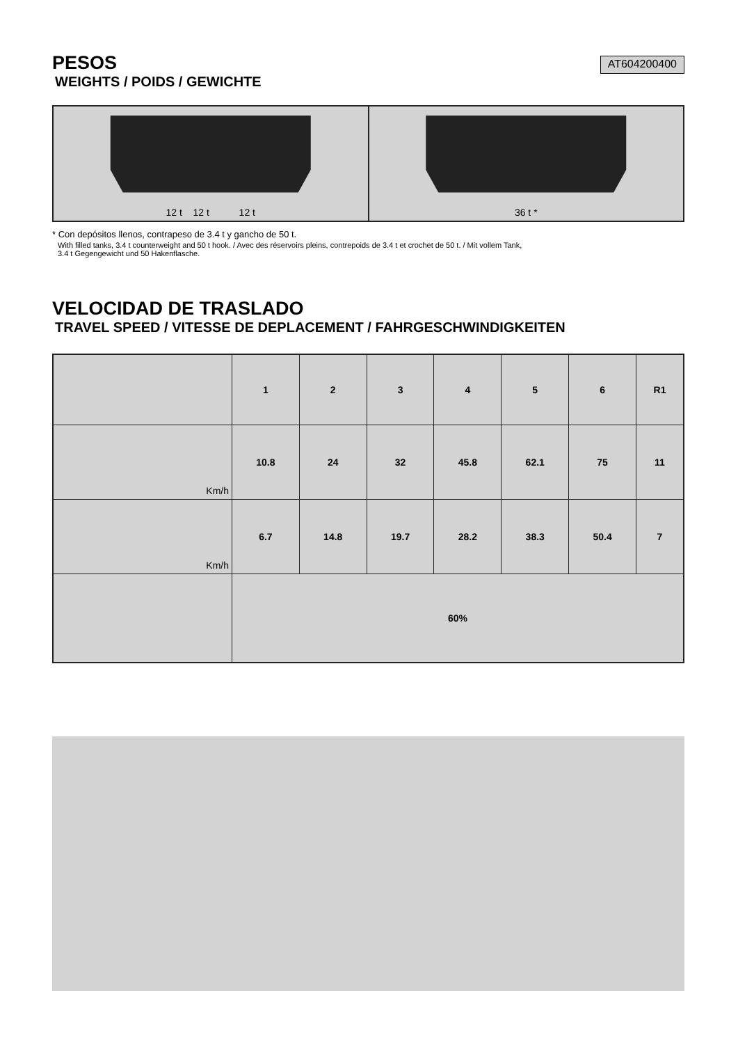PESOS
WEIGHTS / POIDS / GEWICHTE
AT604200400
12 t 12 t 12 t 36 t *
* Con depósitos llenos, contrapeso de 3.4 t y gancho de 50 t.
With filled tanks, 3.4 t counterweight and 50 t hook. / Avec des réservoirs pleins, contrepoids de 3.4 t et crochet de 50 t. / Mit vollem Tank,
3.4 t Gegengewicht und 50 Hakenflasche.
VELOCIDAD DE TRASLADO
TRAVEL SPEED / VITESSE DE DEPLACEMENT / FAHRGESCHWINDIGKEITEN
| | 1 | 2 | 3 | 4 | 5 | 6 | R1 |
| --- | --- | --- | --- | --- | --- | --- | --- |
| Km/h | 10.8 | 24 | 32 | 45.8 | 62.1 | 75 | 11 |
| Km/h | 6.7 | 14.8 | 19.7 | 28.2 | 38.3 | 50.4 | 7 |
| | 60% | | | | | | |